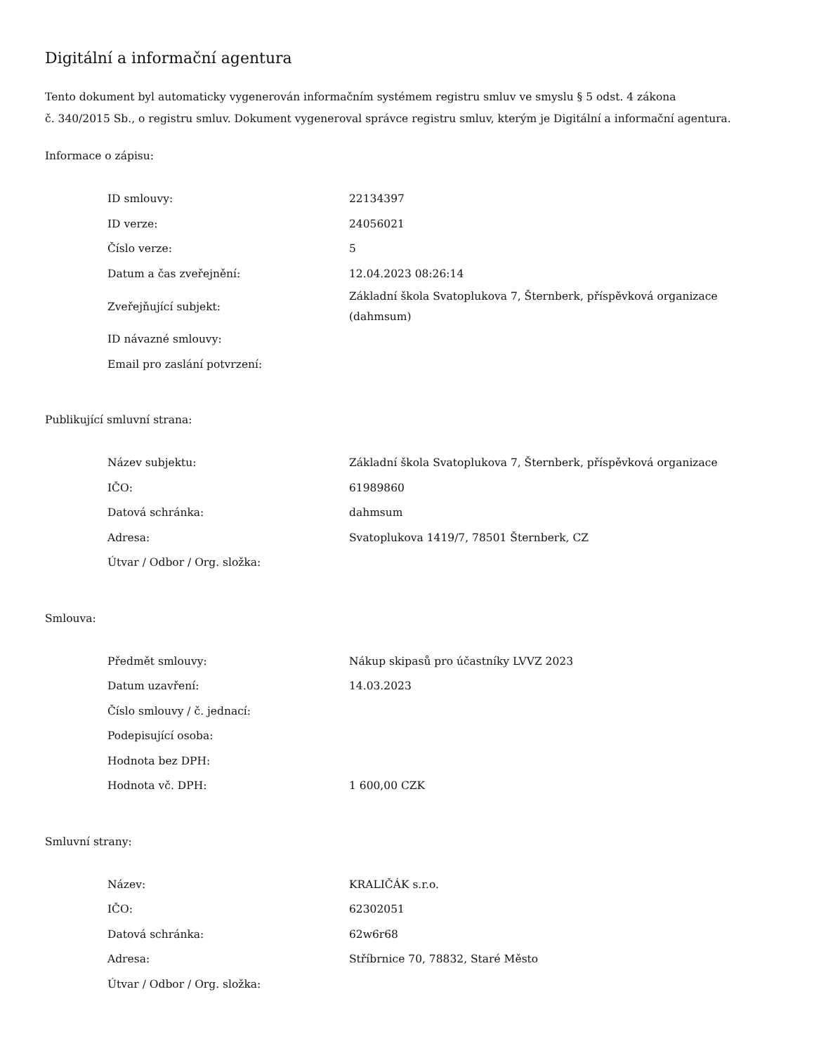Digitální a informační agentura
Tento dokument byl automaticky vygenerován informačním systémem registru smluv ve smyslu § 5 odst. 4 zákona
č. 340/2015 Sb., o registru smluv. Dokument vygeneroval správce registru smluv, kterým je Digitální a informační agentura.
Informace o zápisu:
| ID smlouvy: | 22134397 |
| ID verze: | 24056021 |
| Číslo verze: | 5 |
| Datum a čas zveřejnění: | 12.04.2023 08:26:14 |
| Zveřejňující subjekt: | Základní škola Svatoplukova 7, Šternberk, příspěvková organizace (dahmsum) |
| ID návazné smlouvy: | |
| Email pro zaslání potvrzení: | |
Publikující smluvní strana:
| Název subjektu: | Základní škola Svatoplukova 7, Šternberk, příspěvková organizace |
| IČO: | 61989860 |
| Datová schránka: | dahmsum |
| Adresa: | Svatoplukova 1419/7, 78501 Šternberk, CZ |
| Útvar / Odbor / Org. složka: | |
Smlouva:
| Předmět smlouvy: | Nákup skipasů pro účastníky LVVZ 2023 |
| Datum uzavření: | 14.03.2023 |
| Číslo smlouvy / č. jednací: | |
| Podepisující osoba: | |
| Hodnota bez DPH: | |
| Hodnota vč. DPH: | 1 600,00 CZK |
Smluvní strany:
| Název: | KRALIČÁK s.r.o. |
| IČO: | 62302051 |
| Datová schránka: | 62w6r68 |
| Adresa: | Stříbrnice 70, 78832, Staré Město |
| Útvar / Odbor / Org. složka: | |